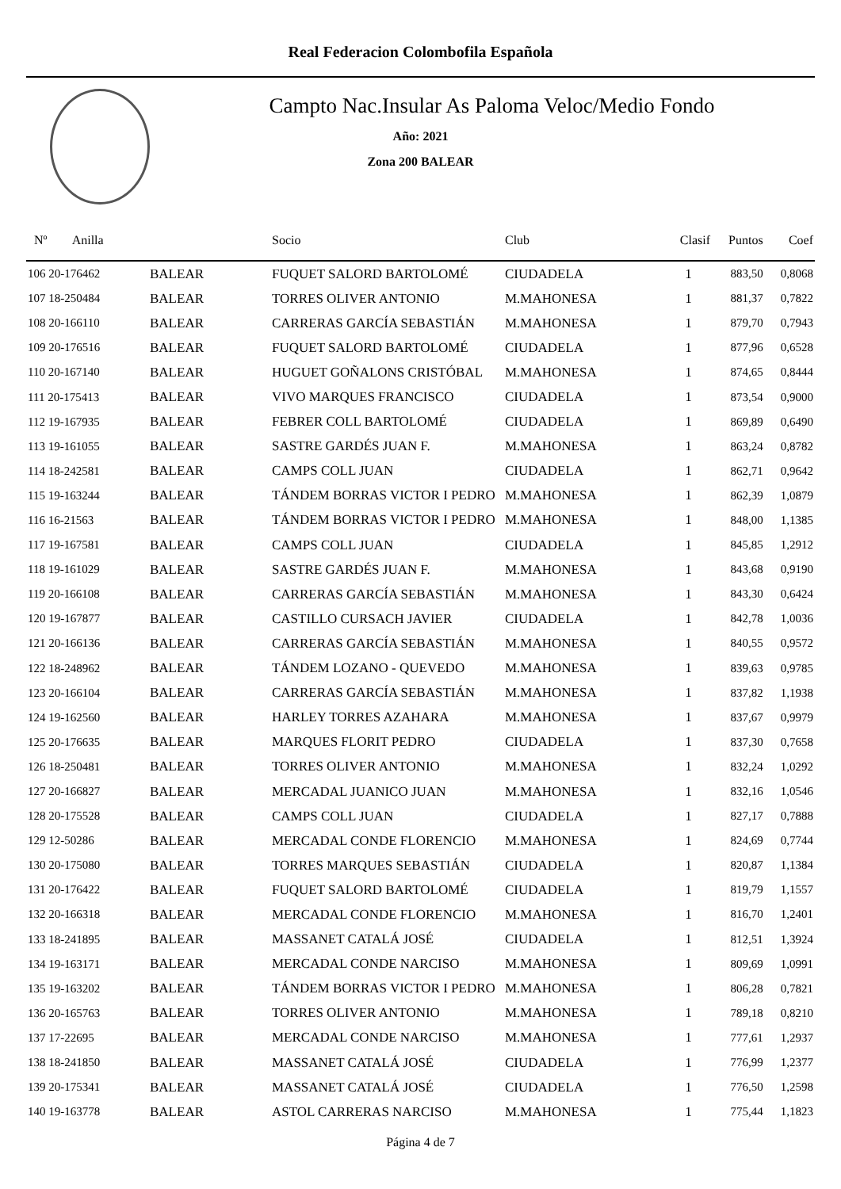Real Federacion Colombofila Española
Campto Nac.Insular As Paloma Veloc/Medio Fondo
Año: 2021
Zona 200 BALEAR
| Nº Anilla | | Socio | Club | Clasif | Puntos | Coef |
| --- | --- | --- | --- | --- | --- | --- |
| 106 20-176462 | BALEAR | FUQUET SALORD BARTOLOMÉ | CIUDADELA | 1 | 883,50 | 0,8068 |
| 107 18-250484 | BALEAR | TORRES OLIVER ANTONIO | M.MAHONESA | 1 | 881,37 | 0,7822 |
| 108 20-166110 | BALEAR | CARRERAS GARCÍA SEBASTIÁN | M.MAHONESA | 1 | 879,70 | 0,7943 |
| 109 20-176516 | BALEAR | FUQUET SALORD BARTOLOMÉ | CIUDADELA | 1 | 877,96 | 0,6528 |
| 110 20-167140 | BALEAR | HUGUET GOÑALONS CRISTÓBAL | M.MAHONESA | 1 | 874,65 | 0,8444 |
| 111 20-175413 | BALEAR | VIVO MARQUES FRANCISCO | CIUDADELA | 1 | 873,54 | 0,9000 |
| 112 19-167935 | BALEAR | FEBRER COLL BARTOLOMÉ | CIUDADELA | 1 | 869,89 | 0,6490 |
| 113 19-161055 | BALEAR | SASTRE GARDÉS JUAN F. | M.MAHONESA | 1 | 863,24 | 0,8782 |
| 114 18-242581 | BALEAR | CAMPS COLL JUAN | CIUDADELA | 1 | 862,71 | 0,9642 |
| 115 19-163244 | BALEAR | TÁNDEM BORRAS VICTOR I PEDRO | M.MAHONESA | 1 | 862,39 | 1,0879 |
| 116 16-21563 | BALEAR | TÁNDEM BORRAS VICTOR I PEDRO | M.MAHONESA | 1 | 848,00 | 1,1385 |
| 117 19-167581 | BALEAR | CAMPS COLL JUAN | CIUDADELA | 1 | 845,85 | 1,2912 |
| 118 19-161029 | BALEAR | SASTRE GARDÉS JUAN F. | M.MAHONESA | 1 | 843,68 | 0,9190 |
| 119 20-166108 | BALEAR | CARRERAS GARCÍA SEBASTIÁN | M.MAHONESA | 1 | 843,30 | 0,6424 |
| 120 19-167877 | BALEAR | CASTILLO CURSACH JAVIER | CIUDADELA | 1 | 842,78 | 1,0036 |
| 121 20-166136 | BALEAR | CARRERAS GARCÍA SEBASTIÁN | M.MAHONESA | 1 | 840,55 | 0,9572 |
| 122 18-248962 | BALEAR | TÁNDEM LOZANO - QUEVEDO | M.MAHONESA | 1 | 839,63 | 0,9785 |
| 123 20-166104 | BALEAR | CARRERAS GARCÍA SEBASTIÁN | M.MAHONESA | 1 | 837,82 | 1,1938 |
| 124 19-162560 | BALEAR | HARLEY TORRES AZAHARA | M.MAHONESA | 1 | 837,67 | 0,9979 |
| 125 20-176635 | BALEAR | MARQUES FLORIT PEDRO | CIUDADELA | 1 | 837,30 | 0,7658 |
| 126 18-250481 | BALEAR | TORRES OLIVER ANTONIO | M.MAHONESA | 1 | 832,24 | 1,0292 |
| 127 20-166827 | BALEAR | MERCADAL JUANICO JUAN | M.MAHONESA | 1 | 832,16 | 1,0546 |
| 128 20-175528 | BALEAR | CAMPS COLL JUAN | CIUDADELA | 1 | 827,17 | 0,7888 |
| 129 12-50286 | BALEAR | MERCADAL CONDE FLORENCIO | M.MAHONESA | 1 | 824,69 | 0,7744 |
| 130 20-175080 | BALEAR | TORRES MARQUES SEBASTIÁN | CIUDADELA | 1 | 820,87 | 1,1384 |
| 131 20-176422 | BALEAR | FUQUET SALORD BARTOLOMÉ | CIUDADELA | 1 | 819,79 | 1,1557 |
| 132 20-166318 | BALEAR | MERCADAL CONDE FLORENCIO | M.MAHONESA | 1 | 816,70 | 1,2401 |
| 133 18-241895 | BALEAR | MASSANET CATALÁ JOSÉ | CIUDADELA | 1 | 812,51 | 1,3924 |
| 134 19-163171 | BALEAR | MERCADAL CONDE NARCISO | M.MAHONESA | 1 | 809,69 | 1,0991 |
| 135 19-163202 | BALEAR | TÁNDEM BORRAS VICTOR I PEDRO | M.MAHONESA | 1 | 806,28 | 0,7821 |
| 136 20-165763 | BALEAR | TORRES OLIVER ANTONIO | M.MAHONESA | 1 | 789,18 | 0,8210 |
| 137 17-22695 | BALEAR | MERCADAL CONDE NARCISO | M.MAHONESA | 1 | 777,61 | 1,2937 |
| 138 18-241850 | BALEAR | MASSANET CATALÁ JOSÉ | CIUDADELA | 1 | 776,99 | 1,2377 |
| 139 20-175341 | BALEAR | MASSANET CATALÁ JOSÉ | CIUDADELA | 1 | 776,50 | 1,2598 |
| 140 19-163778 | BALEAR | ASTOL CARRERAS NARCISO | M.MAHONESA | 1 | 775,44 | 1,1823 |
Página 4 de 7